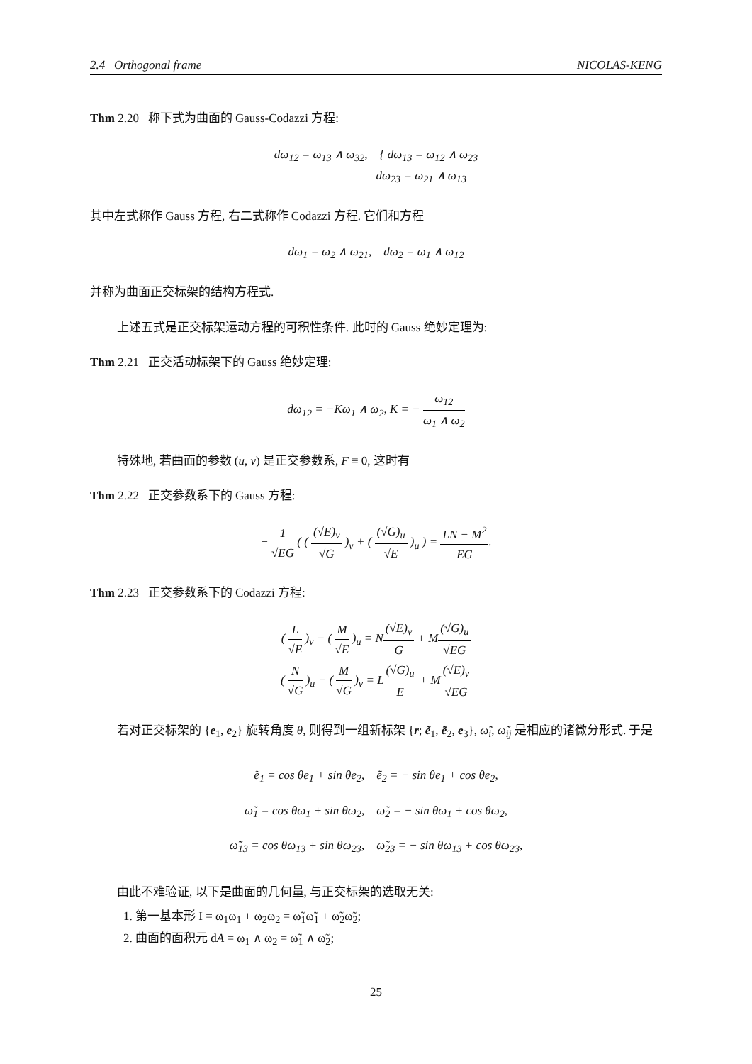2.4 Orthogonal frame NICOLAS-KENG
Thm 2.20 称下式为曲面的 Gauss-Codazzi 方程:
dω<sub>12</sub> = ω<sub>13</sub> ∧ ω<sub>32</sub>, { dω<sub>13</sub> = ω<sub>12</sub> ∧ ω<sub>23</sub>
dω<sub>23</sub> = ω<sub>21</sub> ∧ ω<sub>13</sub>
其中左式称作 Gauss 方程, 右二式称作 Codazzi 方程. 它们和方程
dω<sub>1</sub> = ω<sub>2</sub> ∧ ω<sub>21</sub>, dω<sub>2</sub> = ω<sub>1</sub> ∧ ω<sub>12</sub>
并称为曲面正交标架的结构方程式.
上述五式是正交标架运动方程的可积性条件. 此时的 Gauss 绝妙定理为:
Thm 2.21 正交活动标架下的 Gauss 绝妙定理:
dω<sub>12</sub> = −Kω<sub>1</sub> ∧ ω<sub>2</sub>, K = − ω<sub>12</sub> ω<sub>1</sub> ∧ ω<sub>2</sub>
特殊地, 若曲面的参数 (u, v) 是正交参数系, F ≡ 0, 这时有
Thm 2.22 正交参数系下的 Gauss 方程:
− 1 √EG ( ( (√E)<sub>v</sub> √G )<sub>v</sub> + ( (√G)<sub>u</sub> √E )<sub>u</sub> ) = LN − M<sup>2</sup> EG.
Thm 2.23 正交参数系下的 Codazzi 方程:
( L √E )<sub>v</sub> − ( M √E )<sub>u</sub> = N(√E)<sub>v</sub> G + M(√G)<sub>u</sub> √EG
( N √G )<sub>u</sub> − ( M √G )<sub>v</sub> = L(√G)<sub>u</sub> E + M(√E)<sub>v</sub> √EG
若对正交标架的 {e<sub>1</sub>, e<sub>2</sub>} 旋转角度 θ, 则得到一组新标架 {r; ẽ<sub>1</sub>, ẽ<sub>2</sub>, e<sub>3</sub>}, ω̃<sub>i</sub>, ω̃<sub>ij</sub> 是相应的诸微分形式. 于是
ẽ<sub>1</sub> = cos θe<sub>1</sub> + sin θe<sub>2</sub>, ẽ<sub>2</sub> = − sin θe<sub>1</sub> + cos θe<sub>2</sub>,
ω̃<sub>1</sub> = cos θω<sub>1</sub> + sin θω<sub>2</sub>, ω̃<sub>2</sub> = − sin θω<sub>1</sub> + cos θω<sub>2</sub>,
ω̃<sub>13</sub> = cos θω<sub>13</sub> + sin θω<sub>23</sub>, ω̃<sub>23</sub> = − sin θω<sub>13</sub> + cos θω<sub>23</sub>,
由此不难验证, 以下是曲面的几何量, 与正交标架的选取无关:
1. 第一基本形 I = ω<sub>1</sub>ω<sub>1</sub> + ω<sub>2</sub>ω<sub>2</sub> = ω̃<sub>1</sub>ω̃<sub>1</sub> + ω̃<sub>2</sub>ω̃<sub>2</sub>;
2. 曲面的面积元 dA = ω<sub>1</sub> ∧ ω<sub>2</sub> = ω̃<sub>1</sub> ∧ ω̃<sub>2</sub>;
25